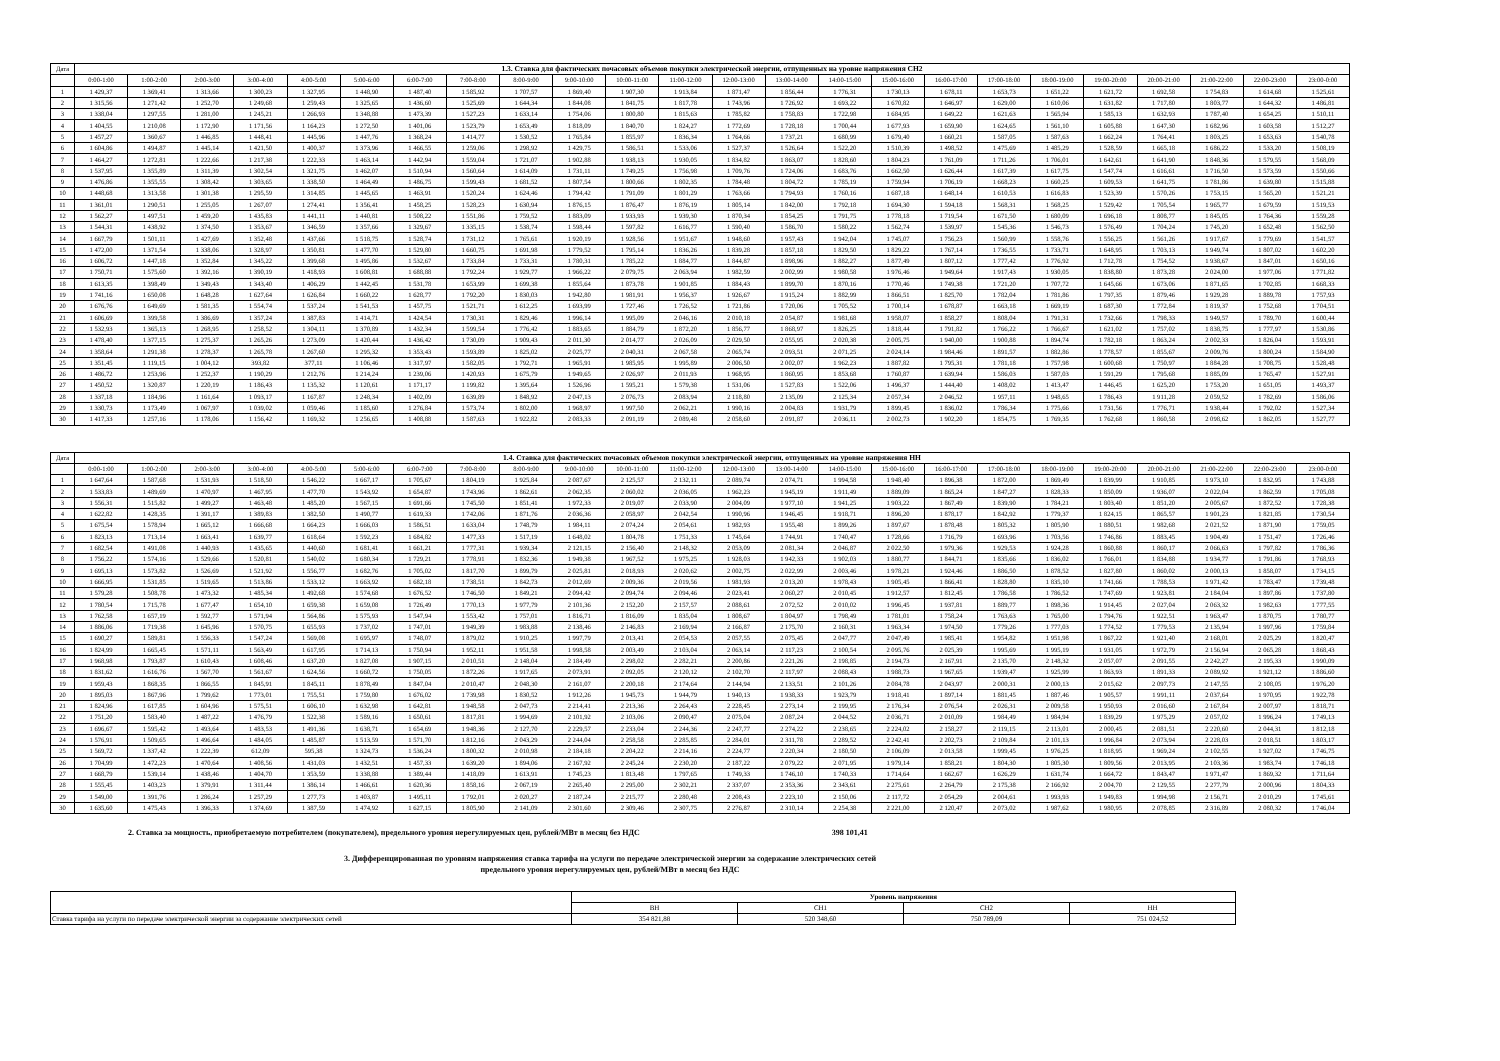| Дата | 1.3. Ставка для фактических почасовых объемов покупки электрической энергии, отпущенных на уровне напряжения СН2 | | | | | | | | | | | | | | | | | | | | | | | |
| --- | --- | --- | --- | --- | --- | --- | --- | --- | --- | --- | --- | --- | --- | --- | --- | --- | --- | --- | --- | --- | --- | --- | --- | --- |
| | 0:00-1:00 | 1:00-2:00 | 2:00-3:00 | 3:00-4:00 | 4:00-5:00 | 5:00-6:00 | 6:00-7:00 | 7:00-8:00 | 8:00-9:00 | 9:00-10:00 | 10:00-11:00 | 11:00-12:00 | 12:00-13:00 | 13:00-14:00 | 14:00-15:00 | 15:00-16:00 | 16:00-17:00 | 17:00-18:00 | 18:00-19:00 | 19:00-20:00 | 20:00-21:00 | 21:00-22:00 | 22:00-23:00 | 23:00-0:00 |
| 1 | 1 429,37 | 1 369,41 | 1 313,66 | 1 300,23 | 1 327,95 | 1 448,90 | 1 487,40 | 1 585,92 | 1 707,57 | 1 869,40 | 1 907,30 | 1 913,84 | 1 871,47 | 1 856,44 | 1 776,31 | 1 730,13 | 1 678,11 | 1 653,73 | 1 651,22 | 1 621,72 | 1 692,58 | 1 754,83 | 1 614,68 | 1 525,61 |
| 2 | 1 315,56 | 1 271,42 | 1 252,70 | 1 249,68 | 1 259,43 | 1 325,65 | 1 436,60 | 1 525,69 | 1 644,34 | 1 844,08 | 1 841,75 | 1 817,78 | 1 743,96 | 1 726,92 | 1 693,22 | 1 670,82 | 1 646,97 | 1 629,00 | 1 610,06 | 1 631,82 | 1 717,80 | 1 803,77 | 1 644,32 | 1 486,81 |
| 3 | 1 338,04 | 1 297,55 | 1 281,00 | 1 245,21 | 1 266,93 | 1 348,88 | 1 473,39 | 1 527,23 | 1 633,14 | 1 754,06 | 1 800,80 | 1 815,63 | 1 785,82 | 1 758,83 | 1 722,98 | 1 684,95 | 1 649,22 | 1 621,63 | 1 565,94 | 1 585,13 | 1 632,93 | 1 787,40 | 1 654,25 | 1 510,11 |
| 4 | 1 404,55 | 1 210,08 | 1 172,90 | 1 171,56 | 1 164,23 | 1 272,50 | 1 401,06 | 1 523,79 | 1 653,49 | 1 818,09 | 1 840,70 | 1 824,27 | 1 772,69 | 1 728,18 | 1 700,44 | 1 677,93 | 1 659,90 | 1 624,65 | 1 561,10 | 1 605,88 | 1 647,30 | 1 682,96 | 1 603,58 | 1 512,27 |
| 5 | 1 457,27 | 1 360,67 | 1 446,85 | 1 448,41 | 1 445,96 | 1 447,76 | 1 368,24 | 1 414,77 | 1 530,52 | 1 765,84 | 1 855,97 | 1 836,34 | 1 764,66 | 1 737,21 | 1 680,99 | 1 679,40 | 1 660,21 | 1 587,05 | 1 587,63 | 1 662,24 | 1 764,41 | 1 803,25 | 1 653,63 | 1 540,78 |
| 6 | 1 604,86 | 1 494,87 | 1 445,14 | 1 421,50 | 1 400,37 | 1 373,96 | 1 466,55 | 1 259,06 | 1 298,92 | 1 429,75 | 1 586,51 | 1 533,06 | 1 527,37 | 1 526,64 | 1 522,20 | 1 510,39 | 1 498,52 | 1 475,69 | 1 485,29 | 1 528,59 | 1 665,18 | 1 686,22 | 1 533,20 | 1 508,19 |
| 7 | 1 464,27 | 1 272,81 | 1 222,66 | 1 217,38 | 1 222,33 | 1 463,14 | 1 442,94 | 1 559,04 | 1 721,07 | 1 902,88 | 1 938,13 | 1 930,05 | 1 834,82 | 1 863,07 | 1 828,60 | 1 804,23 | 1 761,09 | 1 711,26 | 1 706,01 | 1 642,61 | 1 641,90 | 1 848,36 | 1 579,55 | 1 568,09 |
| 8 | 1 537,95 | 1 355,89 | 1 311,39 | 1 302,54 | 1 321,75 | 1 462,07 | 1 510,94 | 1 560,64 | 1 614,09 | 1 731,11 | 1 749,25 | 1 756,98 | 1 709,76 | 1 724,06 | 1 683,76 | 1 662,50 | 1 626,44 | 1 617,39 | 1 617,75 | 1 547,74 | 1 616,61 | 1 716,50 | 1 573,59 | 1 550,66 |
| 9 | 1 476,86 | 1 355,55 | 1 308,42 | 1 303,65 | 1 338,50 | 1 464,49 | 1 486,75 | 1 599,43 | 1 681,52 | 1 807,54 | 1 800,66 | 1 802,35 | 1 784,48 | 1 804,72 | 1 785,19 | 1 759,94 | 1 706,19 | 1 668,23 | 1 660,25 | 1 609,53 | 1 641,75 | 1 781,86 | 1 639,80 | 1 515,88 |
| 10 | 1 448,68 | 1 313,58 | 1 301,38 | 1 295,59 | 1 314,85 | 1 445,65 | 1 463,91 | 1 520,24 | 1 624,46 | 1 794,42 | 1 791,09 | 1 801,29 | 1 763,66 | 1 794,93 | 1 760,16 | 1 687,18 | 1 648,14 | 1 610,53 | 1 616,83 | 1 523,39 | 1 570,26 | 1 753,15 | 1 565,20 | 1 521,21 |
| 11 | 1 361,01 | 1 290,51 | 1 255,05 | 1 267,07 | 1 274,41 | 1 356,41 | 1 458,25 | 1 528,23 | 1 630,94 | 1 876,15 | 1 876,47 | 1 876,19 | 1 805,14 | 1 842,00 | 1 792,18 | 1 694,30 | 1 594,18 | 1 568,31 | 1 568,25 | 1 529,42 | 1 705,54 | 1 965,77 | 1 679,59 | 1 519,53 |
| 12 | 1 562,27 | 1 497,51 | 1 459,20 | 1 435,83 | 1 441,11 | 1 440,81 | 1 508,22 | 1 551,86 | 1 759,52 | 1 883,09 | 1 933,93 | 1 939,30 | 1 870,34 | 1 854,25 | 1 791,75 | 1 778,18 | 1 719,54 | 1 671,50 | 1 680,09 | 1 696,18 | 1 808,77 | 1 845,05 | 1 764,36 | 1 559,28 |
| 13 | 1 544,31 | 1 438,92 | 1 374,50 | 1 353,67 | 1 346,59 | 1 357,66 | 1 329,67 | 1 335,15 | 1 538,74 | 1 598,44 | 1 597,82 | 1 616,77 | 1 590,40 | 1 586,70 | 1 580,22 | 1 562,74 | 1 539,97 | 1 545,36 | 1 546,73 | 1 576,49 | 1 704,24 | 1 745,20 | 1 652,48 | 1 562,50 |
| 14 | 1 667,79 | 1 501,11 | 1 427,69 | 1 352,48 | 1 437,66 | 1 518,75 | 1 528,74 | 1 731,12 | 1 765,61 | 1 920,19 | 1 928,56 | 1 951,67 | 1 948,60 | 1 957,43 | 1 942,04 | 1 745,07 | 1 756,23 | 1 560,99 | 1 558,76 | 1 556,25 | 1 561,26 | 1 917,67 | 1 779,69 | 1 541,57 |
| 15 | 1 472,00 | 1 371,54 | 1 338,06 | 1 328,97 | 1 350,81 | 1 477,70 | 1 529,80 | 1 660,75 | 1 691,98 | 1 779,52 | 1 795,14 | 1 836,26 | 1 839,28 | 1 857,18 | 1 829,50 | 1 829,22 | 1 767,14 | 1 736,55 | 1 733,71 | 1 648,95 | 1 703,13 | 1 949,74 | 1 807,02 | 1 602,20 |
| 16 | 1 606,72 | 1 447,18 | 1 352,84 | 1 345,22 | 1 399,68 | 1 495,86 | 1 532,67 | 1 733,84 | 1 733,31 | 1 780,31 | 1 785,22 | 1 884,77 | 1 844,87 | 1 898,96 | 1 882,27 | 1 877,49 | 1 807,12 | 1 777,42 | 1 776,92 | 1 712,78 | 1 754,52 | 1 938,67 | 1 847,01 | 1 650,16 |
| 17 | 1 750,71 | 1 575,60 | 1 392,16 | 1 390,19 | 1 418,93 | 1 608,81 | 1 688,88 | 1 792,24 | 1 929,77 | 1 966,22 | 2 079,75 | 2 063,94 | 1 982,59 | 2 002,99 | 1 980,58 | 1 976,46 | 1 949,64 | 1 917,43 | 1 930,05 | 1 838,80 | 1 873,28 | 2 024,00 | 1 977,06 | 1 771,82 |
| 18 | 1 613,35 | 1 398,49 | 1 349,43 | 1 343,40 | 1 406,29 | 1 442,45 | 1 531,78 | 1 653,99 | 1 699,38 | 1 855,64 | 1 873,78 | 1 901,85 | 1 884,43 | 1 899,70 | 1 870,16 | 1 770,46 | 1 749,38 | 1 721,20 | 1 707,72 | 1 645,66 | 1 673,06 | 1 871,65 | 1 702,85 | 1 668,33 |
| 19 | 1 741,16 | 1 650,08 | 1 648,28 | 1 627,64 | 1 626,84 | 1 660,22 | 1 628,77 | 1 792,20 | 1 830,03 | 1 942,80 | 1 981,91 | 1 956,37 | 1 926,67 | 1 915,24 | 1 882,99 | 1 866,51 | 1 825,70 | 1 782,04 | 1 781,86 | 1 797,35 | 1 879,46 | 1 929,28 | 1 889,78 | 1 757,93 |
| 20 | 1 676,76 | 1 649,69 | 1 581,35 | 1 554,74 | 1 537,24 | 1 541,53 | 1 457,75 | 1 521,71 | 1 612,25 | 1 693,99 | 1 727,46 | 1 726,52 | 1 721,86 | 1 720,06 | 1 705,52 | 1 700,14 | 1 678,87 | 1 663,18 | 1 669,19 | 1 687,30 | 1 772,84 | 1 819,37 | 1 752,68 | 1 704,51 |
| 21 | 1 606,69 | 1 399,58 | 1 386,69 | 1 357,24 | 1 387,83 | 1 414,71 | 1 424,54 | 1 730,31 | 1 829,46 | 1 996,14 | 1 995,09 | 2 046,16 | 2 010,18 | 2 054,87 | 1 981,68 | 1 958,07 | 1 858,27 | 1 808,04 | 1 791,31 | 1 732,66 | 1 798,33 | 1 949,57 | 1 789,70 | 1 600,44 |
| 22 | 1 532,93 | 1 365,13 | 1 268,95 | 1 258,52 | 1 304,11 | 1 370,89 | 1 432,34 | 1 599,54 | 1 776,42 | 1 883,65 | 1 884,79 | 1 872,20 | 1 856,77 | 1 868,97 | 1 826,25 | 1 818,44 | 1 791,82 | 1 766,22 | 1 766,67 | 1 621,02 | 1 757,02 | 1 838,75 | 1 777,97 | 1 530,86 |
| 23 | 1 478,40 | 1 377,15 | 1 275,37 | 1 265,26 | 1 273,09 | 1 420,44 | 1 436,42 | 1 730,09 | 1 909,43 | 2 011,30 | 2 014,77 | 2 026,09 | 2 029,50 | 2 055,95 | 2 020,38 | 2 005,75 | 1 940,00 | 1 900,88 | 1 894,74 | 1 782,18 | 1 863,24 | 2 002,33 | 1 826,04 | 1 593,91 |
| 24 | 1 358,64 | 1 291,38 | 1 278,37 | 1 265,78 | 1 267,60 | 1 295,32 | 1 353,43 | 1 593,89 | 1 825,02 | 2 025,77 | 2 040,31 | 2 067,58 | 2 065,74 | 2 093,51 | 2 071,25 | 2 024,14 | 1 984,46 | 1 891,57 | 1 882,86 | 1 778,57 | 1 855,67 | 2 009,76 | 1 800,24 | 1 584,90 |
| 25 | 1 351,45 | 1 119,15 | 1 004,12 | 393,82 | 377,11 | 1 106,46 | 1 317,97 | 1 582,05 | 1 792,71 | 1 965,91 | 1 985,95 | 1 995,89 | 2 006,50 | 2 002,07 | 1 962,23 | 1 887,82 | 1 795,31 | 1 781,18 | 1 757,98 | 1 600,68 | 1 750,97 | 1 884,28 | 1 708,75 | 1 528,48 |
| 26 | 1 486,72 | 1 253,96 | 1 252,37 | 1 190,29 | 1 212,76 | 1 214,24 | 1 239,06 | 1 420,93 | 1 675,79 | 1 949,65 | 2 026,97 | 2 011,93 | 1 968,95 | 1 860,95 | 1 853,68 | 1 760,87 | 1 639,94 | 1 586,03 | 1 587,03 | 1 591,29 | 1 795,68 | 1 885,09 | 1 765,47 | 1 527,91 |
| 27 | 1 450,52 | 1 320,87 | 1 220,19 | 1 186,43 | 1 135,32 | 1 120,61 | 1 171,17 | 1 199,82 | 1 395,64 | 1 526,96 | 1 595,21 | 1 579,38 | 1 531,06 | 1 527,83 | 1 522,06 | 1 496,37 | 1 444,40 | 1 408,02 | 1 413,47 | 1 446,45 | 1 625,20 | 1 753,20 | 1 651,05 | 1 493,37 |
| 28 | 1 337,18 | 1 184,96 | 1 161,64 | 1 093,17 | 1 167,87 | 1 248,34 | 1 402,09 | 1 639,89 | 1 848,92 | 2 047,13 | 2 076,73 | 2 083,94 | 2 118,80 | 2 135,09 | 2 125,34 | 2 057,34 | 2 046,52 | 1 957,11 | 1 948,65 | 1 786,43 | 1 911,28 | 2 059,52 | 1 782,69 | 1 586,06 |
| 29 | 1 330,73 | 1 173,49 | 1 067,97 | 1 039,02 | 1 059,46 | 1 185,60 | 1 276,84 | 1 573,74 | 1 802,00 | 1 968,97 | 1 997,50 | 2 062,21 | 1 990,16 | 2 004,83 | 1 931,79 | 1 899,45 | 1 836,02 | 1 786,34 | 1 775,66 | 1 731,56 | 1 776,71 | 1 938,44 | 1 792,02 | 1 527,34 |
| 30 | 1 417,33 | 1 257,16 | 1 178,06 | 1 156,42 | 1 169,32 | 1 256,65 | 1 408,88 | 1 587,63 | 1 922,82 | 2 083,33 | 2 091,19 | 2 089,48 | 2 058,60 | 2 091,87 | 2 036,11 | 2 002,73 | 1 902,20 | 1 854,75 | 1 769,35 | 1 762,68 | 1 860,58 | 2 098,62 | 1 862,05 | 1 527,77 |
| Дата | 1.4. Ставка для фактических почасовых объемов покупки электрической энергии, отпущенных на уровне напряжения НН | | | | | | | | | | | | | | | | | | | | | | | |
| --- | --- | --- | --- | --- | --- | --- | --- | --- | --- | --- | --- | --- | --- | --- | --- | --- | --- | --- | --- | --- | --- | --- | --- | --- |
| | 0:00-1:00 | 1:00-2:00 | 2:00-3:00 | 3:00-4:00 | 4:00-5:00 | 5:00-6:00 | 6:00-7:00 | 7:00-8:00 | 8:00-9:00 | 9:00-10:00 | 10:00-11:00 | 11:00-12:00 | 12:00-13:00 | 13:00-14:00 | 14:00-15:00 | 15:00-16:00 | 16:00-17:00 | 17:00-18:00 | 18:00-19:00 | 19:00-20:00 | 20:00-21:00 | 21:00-22:00 | 22:00-23:00 | 23:00-0:00 |
| 1 | 1 647,64 | 1 587,68 | 1 531,93 | 1 518,50 | 1 546,22 | 1 667,17 | 1 705,67 | 1 804,19 | 1 925,84 | 2 087,67 | 2 125,57 | 2 132,11 | 2 089,74 | 2 074,71 | 1 994,58 | 1 948,40 | 1 896,38 | 1 872,00 | 1 869,49 | 1 839,99 | 1 910,85 | 1 973,10 | 1 832,95 | 1 743,88 |
| 2 | 1 533,83 | 1 489,69 | 1 470,97 | 1 467,95 | 1 477,70 | 1 543,92 | 1 654,87 | 1 743,96 | 1 862,61 | 2 062,35 | 2 060,02 | 2 036,05 | 1 962,23 | 1 945,19 | 1 911,49 | 1 889,09 | 1 865,24 | 1 847,27 | 1 828,33 | 1 850,09 | 1 936,07 | 2 022,04 | 1 862,59 | 1 705,08 |
| 3 | 1 556,31 | 1 515,82 | 1 499,27 | 1 463,48 | 1 485,20 | 1 567,15 | 1 691,66 | 1 745,50 | 1 851,41 | 1 972,33 | 2 019,07 | 2 033,90 | 2 004,09 | 1 977,10 | 1 941,25 | 1 903,22 | 1 867,49 | 1 839,90 | 1 784,21 | 1 803,40 | 1 851,20 | 2 005,67 | 1 872,52 | 1 728,38 |
| 4 | 1 622,82 | 1 428,35 | 1 391,17 | 1 389,83 | 1 382,50 | 1 490,77 | 1 619,33 | 1 742,06 | 1 871,76 | 2 036,36 | 2 058,97 | 2 042,54 | 1 990,96 | 1 946,45 | 1 918,71 | 1 896,20 | 1 878,17 | 1 842,92 | 1 779,37 | 1 824,15 | 1 865,57 | 1 901,23 | 1 821,85 | 1 730,54 |
| 5 | 1 675,54 | 1 578,94 | 1 665,12 | 1 666,68 | 1 664,23 | 1 666,03 | 1 586,51 | 1 633,04 | 1 748,79 | 1 984,11 | 2 074,24 | 2 054,61 | 1 982,93 | 1 955,48 | 1 899,26 | 1 897,67 | 1 878,48 | 1 805,32 | 1 805,90 | 1 880,51 | 1 982,68 | 2 021,52 | 1 871,90 | 1 759,05 |
| 6 | 1 823,13 | 1 713,14 | 1 663,41 | 1 639,77 | 1 618,64 | 1 592,23 | 1 684,82 | 1 477,33 | 1 517,19 | 1 648,02 | 1 804,78 | 1 751,33 | 1 745,64 | 1 744,91 | 1 740,47 | 1 728,66 | 1 716,79 | 1 693,96 | 1 703,56 | 1 746,86 | 1 883,45 | 1 904,49 | 1 751,47 | 1 726,46 |
| 7 | 1 682,54 | 1 491,08 | 1 440,93 | 1 435,65 | 1 440,60 | 1 681,41 | 1 661,21 | 1 777,31 | 1 939,34 | 2 121,15 | 2 156,40 | 2 148,32 | 2 053,09 | 2 081,34 | 2 046,87 | 2 022,50 | 1 979,36 | 1 929,53 | 1 924,28 | 1 860,88 | 1 860,17 | 2 066,63 | 1 797,82 | 1 786,36 |
| 8 | 1 756,22 | 1 574,16 | 1 529,66 | 1 520,81 | 1 540,02 | 1 680,34 | 1 729,21 | 1 778,91 | 1 832,36 | 1 949,38 | 1 967,52 | 1 975,25 | 1 928,03 | 1 942,33 | 1 902,03 | 1 880,77 | 1 844,71 | 1 835,66 | 1 836,02 | 1 766,01 | 1 834,88 | 1 934,77 | 1 791,86 | 1 768,93 |
| 9 | 1 695,13 | 1 573,82 | 1 526,69 | 1 521,92 | 1 556,77 | 1 682,76 | 1 705,02 | 1 817,70 | 1 899,79 | 2 025,81 | 2 018,93 | 2 020,62 | 2 002,75 | 2 022,99 | 2 003,46 | 1 978,21 | 1 924,46 | 1 886,50 | 1 878,52 | 1 827,80 | 1 860,02 | 2 000,13 | 1 858,07 | 1 734,15 |
| 10 | 1 666,95 | 1 531,85 | 1 519,65 | 1 513,86 | 1 533,12 | 1 663,92 | 1 682,18 | 1 738,51 | 1 842,73 | 2 012,69 | 2 009,36 | 2 019,56 | 1 981,93 | 2 013,20 | 1 978,43 | 1 905,45 | 1 866,41 | 1 828,80 | 1 835,10 | 1 741,66 | 1 788,53 | 1 971,42 | 1 783,47 | 1 739,48 |
| 11 | 1 579,28 | 1 508,78 | 1 473,32 | 1 485,34 | 1 492,68 | 1 574,68 | 1 676,52 | 1 746,50 | 1 849,21 | 2 094,42 | 2 094,74 | 2 094,46 | 2 023,41 | 2 060,27 | 2 010,45 | 1 912,57 | 1 812,45 | 1 786,58 | 1 786,52 | 1 747,69 | 1 923,81 | 2 184,04 | 1 897,86 | 1 737,80 |
| 12 | 1 780,54 | 1 715,78 | 1 677,47 | 1 654,10 | 1 659,38 | 1 659,08 | 1 726,49 | 1 770,13 | 1 977,79 | 2 101,36 | 2 152,20 | 2 157,57 | 2 088,61 | 2 072,52 | 2 010,02 | 1 996,45 | 1 937,81 | 1 889,77 | 1 898,36 | 1 914,45 | 2 027,04 | 2 063,32 | 1 982,63 | 1 777,55 |
| 13 | 1 762,58 | 1 657,19 | 1 592,77 | 1 571,94 | 1 564,86 | 1 575,93 | 1 547,94 | 1 553,42 | 1 757,01 | 1 816,71 | 1 816,09 | 1 835,04 | 1 808,67 | 1 804,97 | 1 798,49 | 1 781,01 | 1 758,24 | 1 763,63 | 1 765,00 | 1 794,76 | 1 922,51 | 1 963,47 | 1 870,75 | 1 780,77 |
| 14 | 1 886,06 | 1 719,38 | 1 645,96 | 1 570,75 | 1 655,93 | 1 737,02 | 1 747,01 | 1 949,39 | 1 983,88 | 2 138,46 | 2 146,83 | 2 169,94 | 2 166,87 | 2 175,70 | 2 160,31 | 1 963,34 | 1 974,50 | 1 779,26 | 1 777,03 | 1 774,52 | 1 779,53 | 2 135,94 | 1 997,96 | 1 759,84 |
| 15 | 1 690,27 | 1 589,81 | 1 556,33 | 1 547,24 | 1 569,08 | 1 695,97 | 1 748,07 | 1 879,02 | 1 910,25 | 1 997,79 | 2 013,41 | 2 054,53 | 2 057,55 | 2 075,45 | 2 047,77 | 2 047,49 | 1 985,41 | 1 954,82 | 1 951,98 | 1 867,22 | 1 921,40 | 2 168,01 | 2 025,29 | 1 820,47 |
| 16 | 1 824,99 | 1 665,45 | 1 571,11 | 1 563,49 | 1 617,95 | 1 714,13 | 1 750,94 | 1 952,11 | 1 951,58 | 1 998,58 | 2 003,49 | 2 103,04 | 2 063,14 | 2 117,23 | 2 100,54 | 2 095,76 | 2 025,39 | 1 995,69 | 1 995,19 | 1 931,05 | 1 972,79 | 2 156,94 | 2 065,28 | 1 868,43 |
| 17 | 1 968,98 | 1 793,87 | 1 610,43 | 1 608,46 | 1 637,20 | 1 827,08 | 1 907,15 | 2 010,51 | 2 148,04 | 2 184,49 | 2 298,02 | 2 282,21 | 2 200,86 | 2 221,26 | 2 198,85 | 2 194,73 | 2 167,91 | 2 135,70 | 2 148,32 | 2 057,07 | 2 091,55 | 2 242,27 | 2 195,33 | 1 990,09 |
| 18 | 1 831,62 | 1 616,76 | 1 567,70 | 1 561,67 | 1 624,56 | 1 660,72 | 1 750,05 | 1 872,26 | 1 917,65 | 2 073,91 | 2 092,05 | 2 120,12 | 2 102,70 | 2 117,97 | 2 088,43 | 1 988,73 | 1 967,65 | 1 939,47 | 1 925,99 | 1 863,93 | 1 891,33 | 2 089,92 | 1 921,12 | 1 886,60 |
| 19 | 1 959,43 | 1 868,35 | 1 866,55 | 1 845,91 | 1 845,11 | 1 878,49 | 1 847,04 | 2 010,47 | 2 048,30 | 2 161,07 | 2 200,18 | 2 174,64 | 2 144,94 | 2 133,51 | 2 101,26 | 2 084,78 | 2 043,97 | 2 000,31 | 2 000,13 | 2 015,62 | 2 097,73 | 2 147,55 | 2 108,05 | 1 976,20 |
| 20 | 1 895,03 | 1 867,96 | 1 799,62 | 1 773,01 | 1 755,51 | 1 759,80 | 1 676,02 | 1 739,98 | 1 830,52 | 1 912,26 | 1 945,73 | 1 944,79 | 1 940,13 | 1 938,33 | 1 923,79 | 1 918,41 | 1 897,14 | 1 881,45 | 1 887,46 | 1 905,57 | 1 991,11 | 2 037,64 | 1 970,95 | 1 922,78 |
| 21 | 1 824,96 | 1 617,85 | 1 604,96 | 1 575,51 | 1 606,10 | 1 632,98 | 1 642,81 | 1 948,58 | 2 047,73 | 2 214,41 | 2 213,36 | 2 264,43 | 2 228,45 | 2 273,14 | 2 199,95 | 2 176,34 | 2 076,54 | 2 026,31 | 2 009,58 | 1 950,93 | 2 016,60 | 2 167,84 | 2 007,97 | 1 818,71 |
| 22 | 1 751,20 | 1 583,40 | 1 487,22 | 1 476,79 | 1 522,38 | 1 589,16 | 1 650,61 | 1 817,81 | 1 994,69 | 2 101,92 | 2 103,06 | 2 090,47 | 2 075,04 | 2 087,24 | 2 044,52 | 2 036,71 | 2 010,09 | 1 984,49 | 1 984,94 | 1 839,29 | 1 975,29 | 2 057,02 | 1 996,24 | 1 749,13 |
| 23 | 1 696,67 | 1 595,42 | 1 493,64 | 1 483,53 | 1 491,36 | 1 638,71 | 1 654,69 | 1 948,36 | 2 127,70 | 2 229,57 | 2 233,04 | 2 244,36 | 2 247,77 | 2 274,22 | 2 238,65 | 2 224,02 | 2 158,27 | 2 119,15 | 2 113,01 | 2 000,45 | 2 081,51 | 2 220,60 | 2 044,31 | 1 812,18 |
| 24 | 1 576,91 | 1 509,65 | 1 496,64 | 1 484,05 | 1 485,87 | 1 513,59 | 1 571,70 | 1 812,16 | 2 043,29 | 2 244,04 | 2 258,58 | 2 285,85 | 2 284,01 | 2 311,78 | 2 289,52 | 2 242,41 | 2 202,73 | 2 109,84 | 2 101,13 | 1 996,84 | 2 073,94 | 2 228,03 | 2 018,51 | 1 803,17 |
| 25 | 1 569,72 | 1 337,42 | 1 222,39 | 612,09 | 595,38 | 1 324,73 | 1 536,24 | 1 800,32 | 2 010,98 | 2 184,18 | 2 204,22 | 2 214,16 | 2 224,77 | 2 220,34 | 2 180,50 | 2 106,09 | 2 013,58 | 1 999,45 | 1 976,25 | 1 818,95 | 1 969,24 | 2 102,55 | 1 927,02 | 1 746,75 |
| 26 | 1 704,99 | 1 472,23 | 1 470,64 | 1 408,56 | 1 431,03 | 1 432,51 | 1 457,33 | 1 639,20 | 1 894,06 | 2 167,92 | 2 245,24 | 2 230,20 | 2 187,22 | 2 079,22 | 2 071,95 | 1 979,14 | 1 858,21 | 1 804,30 | 1 805,30 | 1 809,56 | 2 013,95 | 2 103,36 | 1 983,74 | 1 746,18 |
| 27 | 1 668,79 | 1 539,14 | 1 438,46 | 1 404,70 | 1 353,59 | 1 338,88 | 1 389,44 | 1 418,09 | 1 613,91 | 1 745,23 | 1 813,48 | 1 797,65 | 1 749,33 | 1 746,10 | 1 740,33 | 1 714,64 | 1 662,67 | 1 626,29 | 1 631,74 | 1 664,72 | 1 843,47 | 1 971,47 | 1 869,32 | 1 711,64 |
| 28 | 1 555,45 | 1 403,23 | 1 379,91 | 1 311,44 | 1 386,14 | 1 466,61 | 1 620,36 | 1 858,16 | 2 067,19 | 2 265,40 | 2 295,00 | 2 302,21 | 2 337,07 | 2 353,36 | 2 343,61 | 2 275,61 | 2 264,79 | 2 175,38 | 2 166,92 | 2 004,70 | 2 129,55 | 2 277,79 | 2 000,96 | 1 804,33 |
| 29 | 1 549,00 | 1 391,76 | 1 286,24 | 1 257,29 | 1 277,73 | 1 403,87 | 1 495,11 | 1 792,01 | 2 020,27 | 2 187,24 | 2 215,77 | 2 280,48 | 2 208,43 | 2 223,10 | 2 150,06 | 2 117,72 | 2 054,29 | 2 004,61 | 1 993,93 | 1 949,83 | 1 994,98 | 2 156,71 | 2 010,29 | 1 745,61 |
| 30 | 1 635,60 | 1 475,43 | 1 396,33 | 1 374,69 | 1 387,59 | 1 474,92 | 1 627,15 | 1 805,90 | 2 141,09 | 2 301,60 | 2 309,46 | 2 307,75 | 2 276,87 | 2 310,14 | 2 254,38 | 2 221,00 | 2 120,47 | 2 073,02 | 1 987,62 | 1 980,95 | 2 078,85 | 2 316,89 | 2 080,32 | 1 746,04 |
2. Ставка за мощность, приобретаемую потребителем (покупателем), предельного уровня нерегулируемых цен, рублей/МВт в месяц без НДС 398 101,41
3. Дифференцированная по уровням напряжения ставка тарифа на услуги по передаче электрической энергии за содержание электрических сетей
предельного уровня нерегулируемых цен, рублей/МВт в месяц без НДС
| | Уровень напряжения | | | |
| --- | --- | --- | --- | --- |
| | ВН | СН1 | СН2 | НН |
| Ставка тарифа на услуги по передаче электрической энергии за содержание электрических сетей | 354 821,88 | 520 348,60 | 750 789,09 | 751 024,52 |